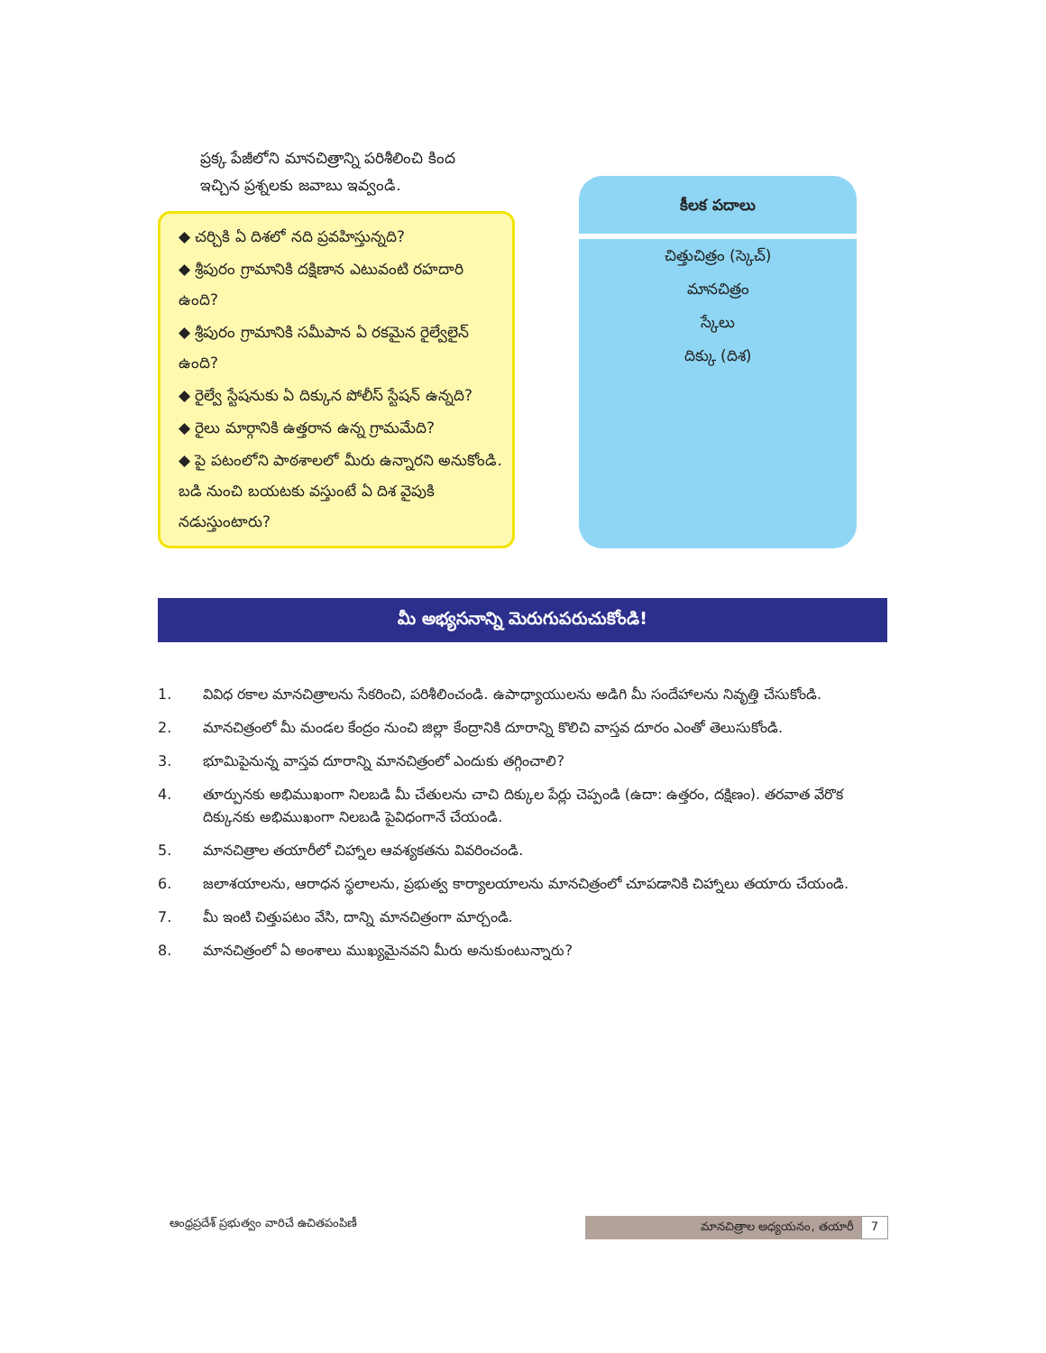ప్రక్క పేజీలోని మానచిత్రాన్ని పరిశీలించి కింద ఇచ్చిన ప్రశ్నలకు జవాబు ఇవ్వండి.
◆ చర్చికి ఏ దిశలో నది ప్రవహిస్తున్నది?
◆ శ్రీపురం గ్రామానికి దక్షిణాన ఎటువంటి రహదారి ఉంది?
◆ శ్రీపురం గ్రామానికి సమీపాన ఏ రకమైన రైల్వేలైన్ ఉంది?
◆ రైల్వే స్టేషనుకు ఏ దిక్కున పోలీస్ స్టేషన్ ఉన్నది?
◆ రైలు మార్గానికి ఉత్తరాన ఉన్న గ్రామమేది?
◆ పై పటంలోని పాఠశాలలో మీరు ఉన్నారని అనుకోండి. బడి నుంచి బయటకు వస్తుంటే ఏ దిశ వైపుకి నడుస్తుంటారు?
కీలక పదాలు
చిత్తుచిత్రం (స్కెచ్)
మానచిత్రం
స్కేలు
దిక్కు (దిశ)
మీ అభ్యసనాన్ని మెరుగుపరుచుకోండి!
1. వివిధ రకాల మానచిత్రాలను సేకరించి, పరిశీలించండి. ఉపాధ్యాయులను అడిగి మీ సందేహాలను నివృత్తి చేసుకోండి.
2. మానచిత్రంలో మీ మండల కేంద్రం నుంచి జిల్లా కేంద్రానికి దూరాన్ని కొలిచి వాస్తవ దూరం ఎంతో తెలుసుకోండి.
3. భూమిపైనున్న వాస్తవ దూరాన్ని మానచిత్రంలో ఎందుకు తగ్గించాలి?
4. తూర్పునకు అభిముఖంగా నిలబడి మీ చేతులను చాచి దిక్కుల పేర్లు చెప్పండి (ఉదా: ఉత్తరం, దక్షిణం). తరవాత వేరొక దిక్కునకు అభిముఖంగా నిలబడి పైవిధంగానే చేయండి.
5. మానచిత్రాల తయారీలో చిహ్నాల ఆవశ్యకతను వివరించండి.
6. జలాశయాలను, ఆరాధన స్థలాలను, ప్రభుత్వ కార్యాలయాలను మానచిత్రంలో చూపడానికి చిహ్నాలు తయారు చేయండి.
7. మీ ఇంటి చిత్తుపటం వేసి, దాన్ని మానచిత్రంగా మార్చండి.
8. మానచిత్రంలో ఏ అంశాలు ముఖ్యమైనవని మీరు అనుకుంటున్నారు?
ఆంధ్రప్రదేశ్ ప్రభుత్వం వారిచే ఉచితపంపిణీ
మానచిత్రాల అధ్యయనం, తయారీ 7